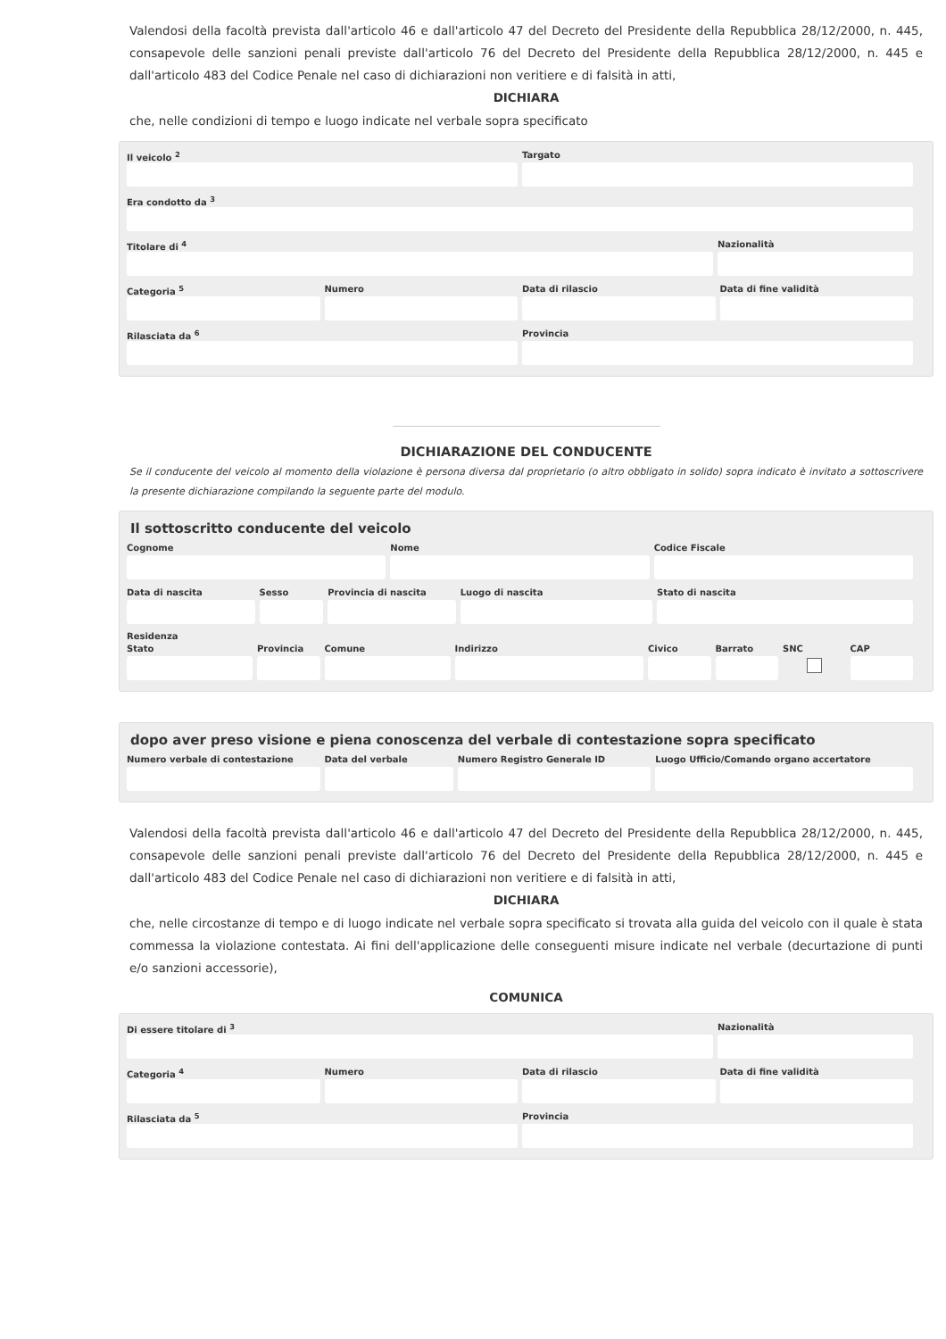Valendosi della facoltà prevista dall'articolo 46 e dall'articolo 47 del Decreto del Presidente della Repubblica 28/12/2000, n. 445, consapevole delle sanzioni penali previste dall'articolo 76 del Decreto del Presidente della Repubblica 28/12/2000, n. 445 e dall'articolo 483 del Codice Penale nel caso di dichiarazioni non veritiere e di falsità in atti,
DICHIARA
che, nelle condizioni di tempo e luogo indicate nel verbale sopra specificato
Il veicolo <sup>2</sup> Targato
Era condotto da <sup>3</sup>
Titolare di <sup>4</sup> Nazionalità
Categoria <sup>5</sup> Numero Data di rilascio Data di fine validità
Rilasciata da <sup>6</sup> Provincia
DICHIARAZIONE DEL CONDUCENTE
Se il conducente del veicolo al momento della violazione è persona diversa dal proprietario (o altro obbligato in solido) sopra indicato è invitato a sottoscrivere la presente dichiarazione compilando la seguente parte del modulo.
Il sottoscritto conducente del veicolo
Cognome Nome Codice Fiscale
Data di nascita Sesso Provincia di nascita Luogo di nascita Stato di nascita
Residenza
Stato Provincia Comune Indirizzo Civico Barrato SNC CAP
dopo aver preso visione e piena conoscenza del verbale di contestazione sopra specificato
Numero verbale di contestazione
Data del verbale Numero Registro Generale ID Luogo Ufficio/Comando organo accertatore
Valendosi della facoltà prevista dall'articolo 46 e dall'articolo 47 del Decreto del Presidente della Repubblica 28/12/2000, n. 445, consapevole delle sanzioni penali previste dall'articolo 76 del Decreto del Presidente della Repubblica 28/12/2000, n. 445 e dall'articolo 483 del Codice Penale nel caso di dichiarazioni non veritiere e di falsità in atti,
DICHIARA
che, nelle circostanze di tempo e di luogo indicate nel verbale sopra specificato si trovata alla guida del veicolo con il quale è stata commessa la violazione contestata. Ai fini dell'applicazione delle conseguenti misure indicate nel verbale (decurtazione di punti e/o sanzioni accessorie),
COMUNICA
Di essere titolare di <sup>3</sup> Nazionalità
Categoria <sup>4</sup> Numero Data di rilascio Data di fine validità
Rilasciata da <sup>5</sup> Provincia